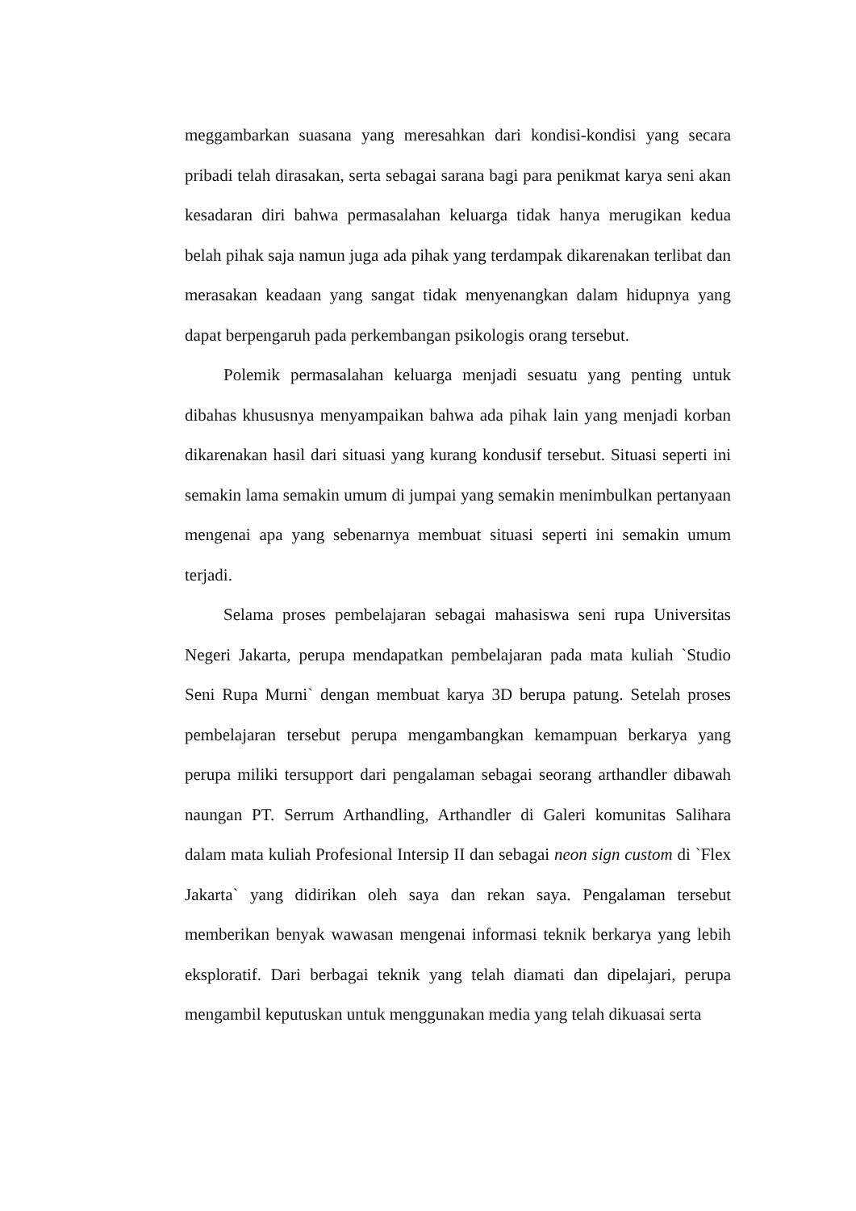meggambarkan suasana yang meresahkan dari kondisi-kondisi yang secara pribadi telah dirasakan, serta sebagai sarana bagi para penikmat karya seni akan kesadaran diri bahwa permasalahan keluarga tidak hanya merugikan kedua belah pihak saja namun juga ada pihak yang terdampak dikarenakan terlibat dan merasakan keadaan yang sangat tidak menyenangkan dalam hidupnya yang dapat berpengaruh pada perkembangan psikologis orang tersebut.
Polemik permasalahan keluarga menjadi sesuatu yang penting untuk dibahas khususnya menyampaikan bahwa ada pihak lain yang menjadi korban dikarenakan hasil dari situasi yang kurang kondusif tersebut. Situasi seperti ini semakin lama semakin umum di jumpai yang semakin menimbulkan pertanyaan mengenai apa yang sebenarnya membuat situasi seperti ini semakin umum terjadi.
Selama proses pembelajaran sebagai mahasiswa seni rupa Universitas Negeri Jakarta, perupa mendapatkan pembelajaran pada mata kuliah `Studio Seni Rupa Murni` dengan membuat karya 3D berupa patung. Setelah proses pembelajaran tersebut perupa mengambangkan kemampuan berkarya yang perupa miliki tersupport dari pengalaman sebagai seorang arthandler dibawah naungan PT. Serrum Arthandling, Arthandler di Galeri komunitas Salihara dalam mata kuliah Profesional Intersip II dan sebagai neon sign custom di `Flex Jakarta` yang didirikan oleh saya dan rekan saya. Pengalaman tersebut memberikan benyak wawasan mengenai informasi teknik berkarya yang lebih eksploratif. Dari berbagai teknik yang telah diamati dan dipelajari, perupa mengambil keputuskan untuk menggunakan media yang telah dikuasai serta